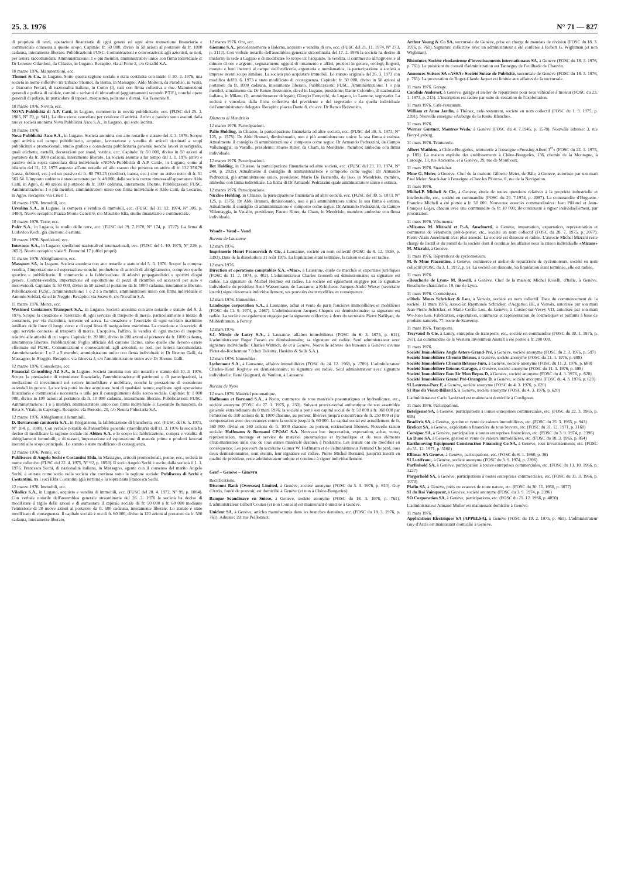25. 3. 1976 N° 71 — 827
di proprietà di terzi, operazioni finanziarie di ogni genere ed ogni altra transazione finanziaria e commerciale connessa a questo scopo. Capitale: fr. 50 000, diviso in 50 azioni al portatore da fr. 1000 cadauna, interamente liberato. Pubblicazioni: FUSC. Comunicazioni e convocazioni: agli azionisti, se noti, per lettera raccomandata. Amministrazione: 1 o più membri, amministratore unico con firma individuale è: Dr Lorenzo Gilardoni, da Chiasso, in Lugano. Recapito: via al Forte 2, c/o Gisafid S.A.
10 marzo 1976. Manutenzioni, ecc.
Thomet & Co., in Lugano. Sotto questa ragione sociale è stata costituita con inizio il 10. 3. 1976, una società in nome collettivo tra Urbano Thomet, da Berna, in Massagno; Aldo Molteni, da Paradiso, in Vezia, e Giacomo Ferrari, di nazionalità italiana, in Como (I), tutti con firma collettiva a due. Manutenzioni generali e pulizia di caldaie, camini e serbatoi di idrocarburi (aggiornamenti secondo P.T.F.), nonché opere generali di pulizia, in particolare di tappeti, moquettes, poltrone e divani. Via Tesserete 8.
10 marzo 1976. Novità, ecc.
NOVA-Pubblicità di A.P. Catti, in Lugano, commercio in novità pubblicitarie, ecc. (FUSC del 25. 3. 1965, N° 70, p. 941). La ditta viene cancellata per cessione di attività. Attivo e passivo sono assunti dalla nuova società anonima Nova Pubblicità Asco S.A., in Lugano, qui sotto iscritta.
10 marzo 1976.
Nova Pubblicità Asco S.A., in Lugano. Società anonima con atto notarile e statuto del 3. 3. 1976. Scopo: ogni attività nel campo pubblicitario, acquisto, lavorazione e vendita di articoli destinati a scopi pubblicitari e promozionali, studio grafico e consulenza pubblicitaria generale nonché lavori in serigrafia, quali etichette, cartelli, decorazioni per stand, vetrine, ecc. Capitale: fr. 50 000, diviso in 50 azioni al portatore da fr. 1000 cadauna, interamente liberato. La società assume a far tempo dal 1. 1. 1976 attivo e passivo della sopra cancellata ditta individuale «NOVA-Pubblicità di A.P. Catti», in Lugano, come al bilancio del 31. 12. 1975 annesso all'atto notarile ed allo statuto che presenta un attivo di fr. 132 356.79 (cassa, debitori, ecc.) ed un passivo di fr. 80 793.25 (creditori, banca, ecc.) cioè un attivo netto di fr. 51 563.54. L'importo suddetto è stato accettato per fr. 48 000, dalla società contro rimessa all'apportatore Aldo Catti, in Agno, di 48 azioni al portatore da fr. 1000 cadauna, interamente liberate. Pubblicazioni: FUSC. Amministrazione: 1 o più membri, amministratore unico con firma individuale è: Aldo Catti, da Locarno, in Agno. Recapito: via Ciseri 1.
10 marzo 1976. Immobili, ecc.
Ursulina S.A., in Lugano, la compera e vendita di immobili, ecc. (FUSC del 31. 12. 1974, N° 305, p. 3480). Nuovo recapito: Piazza Monte Ceneri 9, c/o Maurizio Elia, studio finanziario e commerciale.
10 marzo 1976. Terre, ecc.
Palèr S.A., in Lugano, lo studio delle terre, ecc. (FUSC del 29. 7.1970, N° 174, p. 1727). La firma di Ludovico Koch, già direttore, è estinta.
10 marzo 1976. Spedizioni, ecc.
Interasco S.A., in Lugano, spedizioni nazionali ed internazionali, ecc. (FUSC del 1. 10. 1975, N° 229, p. 2652). Nuovo recapito: viale S. Franscini 17 (uffici propri).
11 marzo 1976. Abbigliamento, ecc.
Massport SA, in Lugano. Società anonima con atto notarile e statuto del 5. 3. 1976. Scopo: la compra-vendita, l'importazione ed esportazione nonché produzione di articoli di abbigliamento, compreso quello sportivo e pubblicitario. Il commercio e la fabbricazione di adesivi propagandistici e sportivi d'ogni genere. Compra-vendita, importazione ed esportazione di pezzi di ricambio ed accessori per auto e motoveicoli. Capitale: fr. 50 000, diviso in 50 azioni al portatore da fr. 1000 cadauna, interamente liberate. Pubblicazioni: FUSC. Amministrazione: 1 o 2 a 5 membri, amministratore unico con firma individuale è: Antonio Soldati, da ed in Neggio. Recapito: via Soave 6, c/o Novafim S.A.
11 marzo 1976. Merce, ecc.
Westmed Containers Transport S.A., in Lugano. Società anonima con atto notarile e statuto del 9. 3. 1976. Scopo: la creazione e l'esercizio di ogni servizio di trasporto di merce, particolarmente a mezzo di containers, per via marittima, terrestre ed aerea. La creazione e l'esercizio di ogni servizio marittimo ausiliare delle linee di lungo corso e di ogni linea di navigazione marittima. La creazione e l'esercizio di ogni servizio connesso al trasporto di merce. L'acquisto, l'affitto, la vendita di ogni mezzo di trasporto relativo alle attività di cui sopra. Capitale: fr. 20 000, diviso in 200 azioni al portatore da fr. 1000 cadauna, interamente liberato. Pubblicazioni: Foglio ufficiale del cantone Ticino, salvo quelle che devono essere effettuate sul FUSC. Comunicazioni e convocazioni: agli azionisti, se noti, per lettera raccomandata. Amministrazione: 1 o 2 a 5 membri, amministratore unico con firma individuale è: Dr Brenno Galli, da Massagno, in Bioggio. Recapito: via Ginevra 4, c/o l'amministratore unico avv. Dr Brenno Galli.
12 marzo 1976. Consulenze, ecc.
Financial Consulting AZ S.A., in Lugano. Società anonima con atto notarile e statuto del 10. 3. 1976. Scopo: la prestazione di consulenze finanziarie, l'amministrazione di patrimoni e di partecipazioni, la mediazione di investimenti nel settore immobiliare e mobiliare, nonché la prestazione di consulenze aziendali in genere. La società potrà inoltre acquistare beni di qualsiasi natura; esplicare ogni operazione finanziaria e commerciale necessaria o utile per il conseguimento dello scopo sociale. Capitale: fr. 1 000 000, diviso in 100 azioni al portatore da fr. 10 000 cadauna, interamente liberato. Pubblicazioni: FUSC. Amministrazione: 1 a 5 membri, amministratore unico con firma individuale è: Leonardo Bernasconi, da Riva S. Vitale, in Capolago. Recapito: via Pretorio, 20, c/o Neutra Fiduciaria S.A.
12 marzo 1976. Abbigliamenti femminili.
D. Bernasconi camiceria S.A., in Breganzona, la fabbricazione di biancheria, ecc. (FUSC del 6. 5. 1971, N° 104, p. 1088). Con verbale notarile dell'assemblea generale straordinaria dell'11. 3. 1976 la società ha deciso di modificare la ragione sociale in: Abitex S.A. e lo scopo in: fabbricazione, compra e vendita di abbigliamenti femminili; e di tessuti, importazione ed esportazione di materie prime e prodotti lavorati inerenti allo scopo principale. Lo statuto è stato modificato di conseguenza.
12 marzo 1976. Penne, ecc.
Publisecos di Angelo Sechi e Costantini Elda, in Massagno, articoli promozionali, penne, ecc., società in nome collettivo (FUSC del 22. 4. 1975, N° 92, p. 1058). Il socio Angelo Sechi è uscito dalla società il 1. 3. 1976. Francesca Sechi, di nazionalità italiana, in Massagno, agente con il consenso del marito Angelo Sechi, è entrata come socio nella società che continua sotto la ragione sociale: Publisecos di Sechi e Costantini, tra i soci Elda Costantini (già iscritta) e la sopracitata Francesca Sechi.
12 marzo 1976. Immobili, ecc.
Viledice S.A., in Lugano, acquisto e vendita di immobili, ecc. (FUSC del 28. 4. 1972, N° 99, p. 1084). Con verbale notarile dell'assemblea generale straordinaria del 26. 2. 1976 la società ha deciso di modificare il taglio delle azioni e di aumentare il capitale sociale da fr. 50 000 a fr. 60 000 mediante l'emissione di 20 nuove azioni al portatore da fr. 500 cadauna, interamente liberate. Lo statuto è stato modificato di conseguenza. Il capitale sociale è ora di fr. 60 000, diviso in 120 azioni al portatore da fr. 500 cadauna, interamente liberato.
12 marzo 1976. Oro, ecc.
Giemme S.A., precedentemente a Balerna, acquisto e vendita di oro, ecc. (FUSC del 21. 11. 1974, N° 273, p. 3113). Con verbale notarile dell'assemblea generale straordinaria del 17. 2. 1976 la società ha deciso di trasferire la sede a Lugano e di modificare lo scopo in: l'acquisto, la vendita, il commercio all'ingrosso e al minuto di oro e argento, segnatamente oggetti di ornamento e affini, preziosi in genere, orologi, lingotti, monete e beni inerenti al campo dell'oreficeria, argentaria e numismatica, la partecipazione a società o imprese aventi scopo similare. La società può acquistare immobili. Lo statuto originale del 26. 3. 1973 con modifica dell'8. 6. 1973 è stato modificato di conseguenza. Capitale: fr. 50 000, diviso in 50 azioni al portatore da fr. 1000 cadauna, interamente liberato. Pubblicazioni: FUSC. Amministrazione: 1 o più membri, attualmente da: Dr Renzo Rezzonico, da ed in Lugano, presidente; Dante Colombo, di nazionalità italiana, in Milano (I), amministratore delegato; Giorgio Ferrecchi, da Lugano, in Lamone, segretario. La società è vincolata dalla firma collettiva del presidente e del segretario e da quella individuale dell'amministratore delegato. Recapito: piazza Dante 8, c/o avv. Dr Renzo Rezzonico.
Distretto di Mendrisio
12 marzo 1976. Partecipazioni.
Palio Holding, in Chiasso, la partecipazione finanziaria ad altre società, ecc. (FUSC del 30. 5. 1973, N° 125, p. 1575). Dr Aldo Brunati, dimissionario, non è più amministratore unico: la sua firma è estinta. Attualmente il consiglio di amministrazione è composto come segue: Dr Armando Pedrazzini, da Campo Vallemaggia, in Vacallo, presidente; Fausto Ritter, da Cham, in Mendrisio, membro; ambedue con firma individuale.
12 marzo 1976. Partecipazioni.
Ilet Holding, in Chiasso, la partecipazione finanziaria ad altre società, ecc. (FUSC del 23. 10. 1974, N° 248, p. 2825). Attualmente il consiglio di amministrazione è composto come segue: Dr Armando Pedrazzini, già amministratore unico, presidente; Mario De Bernardis, da Iseo, in Mendrisio, membro, ambedue con firma individuale. La firma di Dr Armando Pedrazzini quale amministratore unico è estinta.
12 marzo 1976. Partecipazione.
Nicchio Holding, in Chiasso, la partecipazione finanziaria ad altre società, ecc. (FUSC del 30. 5. 1973, N° 125, p. 1575). Dr Aldo Brunati, dimissionario, non è più amministratore unico: la sua firma è estinta. Attualmente il consiglio di amministrazione è composto come segue: Dr Armando Pedrazzini, da Campo Villemaggia, in Vacallo, presidente; Fausto Ritter, da Cham, in Mendrisio, membro: ambedue con firma individuale.
Waadt – Vaud – Vaud
Bureau de Lausanne
12 mars 1976.
Imprimerie Henri Francovich & Cie, à Lausanne, société en nom collectif (FOSC du 9. 12. 1959, p. 3393). Date de la dissolution: 31 août 1975. La liquidation étant terminée, la raison sociale est radiée.
12 mars 1976.
Direction et opérations comptables S.A. «Mac», à Lausanne, étude de marchés et expertises juridiques (FOSC du 11. 2. 1974, p. 402). L'administrateur Charles Gonseth est démissionnaire; sa signature est radiée. La signature de Michel Heimoz est radiée. La société est également engagée par la signature individuelle du président René Wassermann, de Lausanne, à Echichens. Jacques-André Wieser (secrétaire inscrit) signe désormais individuellement, ses pouvoirs étant modifiés en conséquence.
12 mars 1976. Immeubles.
Landscape corporation S.A., à Lausanne, achat et vente de parts foncières immobilières et mobilières (FOSC du 11. 9. 1974, p. 2467). L'administrateur Jacques Chapuis est démissionnaire; sa signature est radiée. La société est également engagée par la signature collective à deux du secrétaire Pierre Nafilyan, de Mühlethurnen, à Perroy.
12 mars 1976.
S.I. Miroir de Lutry S.A., à Lausanne, affaires immobilières (FOSC du 6. 3. 1975, p. 611). L'administrateur Roger Favaro est démissionnaire; sa signature est radiée. Seul administrateur avec signature individuelle: Charles Wintsch, de et à Genève. Nouvelle adresse des bureaux à Genève: avenue Pictet-de-Rochemont 7 (chez Deloitte, Haskins & Sells S.A.).
12 mars 1976. Immeubles.
Lythemont S.A., à Lausanne, affaires immobilières (FOSC du 24. 12. 1968, p. 2789). L'administrateur Charles-Henri Rogivue est démissionnaire; sa signature est radiée. Seul administrateur avec signature individuelle: René Guignard, de Vaulion, à Lausanne.
Bureau de Nyon
12 mars 1976. Matériel pneumatique.
Hoffmann et Bornand S.A., à Nyon, commerce de tous matériels pneumatiques et hydrauliques, etc., société anonyme (FOSC du 27. 1. 1975, p. 230). Suivant procès-verbal authentique de son assemblée générale extraordinaire du 8 mars 1976, la société a porté son capital social de fr. 50 000 à fr. 360 000 par l'émission de 310 actions de fr. 1000 chacune, au porteur, libérées jusqu'à concurrence de fr. 250 000 et par compensation avec des créances contre la société jusqu'à fr. 60 000. Le capital social est actuellement de fr. 360 000, divisé en 360 actions de fr. 1000 chacune, au porteur, entièrement libérées. Nouvelle raison sociale: Hoffmann & Bornand CPOAC S.A. Nouveau but: importation, exportation, achat, vente, représentation, montage et service de matériel pneumatique et hydraulique et de tous éléments d'automatisation ainsi que de tous autres matériels destinés à l'industrie. Les statuts ont été modifiés en conséquence. Les pouvoirs du secrétaire Gunter W. Hoffmann et de l'administrateur Fernand Chopard, tous deux démissionnaires, sont éteints, leur signature est radiée. Pierre Michel Bornand, jusqu'ici inscrit en qualité de président, reste administrateur unique et continue à signer individuellement.
Genf – Genève – Ginevra
Rectifications.
Discount Bank (Overseas) Limited, à Genève, société anonyme (FOSC du 3. 3. 1976, p. 610). Guy d'Arcis, fondé de pouvoir, est domicilié à Genève (et non à Chêne-Bougeries).
Banque Scandinave en Suisse, à Genève, société anonyme (FOSC du 18. 3. 1976, p. 761). L'administrateur Gilbert Coutau (et non Couteau) est maintenant domicilié à Genève.
Unident SA, à Genève, articles manufacturés dans les branches dentaires, etc. (FOSC du 18. 3. 1976, p. 761). Adresse: 39, rue Peillonnex.
Arthur Young & Co SA, succursale de Genève, prise en charge de mandats de révision (FOSC du 18. 3. 1976, p. 761). Signature collective avec un administrateur a été conférée à Robert G. Wightman (et non Wighman).
Rhôninter, Société rhodanienne d'investissements internationaux SA, à Genève (FOSC du 18. 3. 1976, p. 761). Le président du conseil d'administration est Tanneguy de Feuilhade de Chauvin.
Annonces Suisses SA «ASSA» Société Suisse de Publicité, succursale de Genève (FOSC du 18. 3. 1976, p. 761). La procuration de Roger-Claude Jaquet est limitée aux affaires de la succursale.
11 mars 1976. Garage.
Candide Auderset, à Genève, garage et atelier de réparations pour tous véhicules à moteur (FOSC du 23. 1. 1973, p. 213). L'inscription est radiée par suite de cessation de l'exploitation.
11 mars 1976. Café-restaurant.
William et Anna Jardin, à Thônex, café-restaurant, société en nom collectif (FOSC du 1. 9. 1975, p. 2391). Nouvelle enseigne «Auberge de la Route Blanche».
11 mars 1976.
Werner Gurtner, Montres Wedo, à Genève (FOSC du 4. 7.1945, p. 1578). Nouvelle adresse: 3, rue Bovy-Lysberg.
11 mars 1976. Teinturerie.
Albert Mathieu, à Chêne-Bougeries, teinturerie à l'enseigne «Pressing Albert 1<sup>er</sup>» (FOSC du 22. 1. 1975, p. 185). La maison exploite des établissements à Chêne-Bougeries, 136, chemin de la Montagne, à Carouge, 13, rue Ancienne, et à Genève, 29, rue de Monthoux.
11 mars 1976. Snack-bar.
Mme G. Meier, à Genève. Chef de la maison: Gilberte Meier, de Bâle, à Genève, autorisée par son mari Paul Meier. Snack-bar à l'enseigne «Chez les Ploucs». 8, rue de la Navigation.
11 mars 1976.
Michel-P. Micheli & Cie, à Genève, étude de toutes questions relatives à la propriété industrielle et intellectuelle, etc., société en commandite (FOSC du 29. 7.1974, p. 2087). La commandite d'Huguette-Francine Micheli a été portée à fr. 50 000. Nouveaux associés commanditaires: Jean Pillonel et Jean-François Léger, chacun avec une commandite de fr. 10 000; ils continuent à signer individuellement, par procuration.
11 mars 1976. Vêtements.
«Mizans» M. Mizrahi et P.-A. Anselmetti, à Genève, importation, exportation, représentation et commerce de vêtements prêt-à-porter, etc., société en nom collectif (FOSC du 28. 7. 1975, p. 2077). Pierre-Alain Anselmetti n'est plus associé. La société est dissoute et radiée. L'associé Michel Mizrahi reste chargé de l'actif et du passif de la société dont il continue les affaires sous la raison individuelle «Mizans» M. Mizrahi, à Genève.
11 mars 1976. Réparations de cyclomoteurs.
M. & Mme Piacentino, à Genève, commerce et atelier de réparations de cyclomoteurs, société en nom collectif (FOSC du 3. 1. 1972, p. 5). La société est dissoute. Sa liquidation étant terminée, elle est radiée.
11 mars 1976.
«Boucherie de Lyon» M. Roselli, à Genève. Chef de la maison: Michel Roselli, d'Italie, à Genève. Boucherie-charcuterie. 19, rue de Lyon.
11 mars 1976. Cosmétiques.
«Obel» Mmes Schricker & Lou, à Versoix, société en nom collectif. Date du commencement de la société: 11 mars 1976. Associés: Raymonde Schricker, d'Aegerten BE, à Versoix, autorisée par son mari Jean-Pierre Schricker, et Marie Cécile Lou, de Genève, à Corsier-sur-Vevey VD, autorisée par son mari Wo-Joao Lou. Fabrication, exportation, commerce et représentation de cosmétiques et parfums à base de produits naturels. 77, route de Sauverny.
11 mars 1976. Transports.
Treyvaud & Cie, à Lancy, entreprise de transports, etc., société en commandite (FOSC du 30. 1. 1975, p. 267). La commandite de la Western Investment Anstalt a été portée à fr. 200 000.
11 mars 1976.
Société Immobilière Angle Asters-Grand-Pré, à Genève, société anonyme (FOSC du 2. 3. 1976, p. 597)
Société Immobilière Chemin Bétems, à Genève, société anonyme (FOSC du 11. 3. 1976, p. 688)
Société Immobilière Chemin Bétems-Jura, à Genève, société anonyme (FOSC du 11. 3. 1976, p. 688)
Société Immobilière Bétems-Garages, à Genève, société anonyme (FOSC du 11. 3. 1976, p. 688)
Société Immobilière Bon Air Mon Repos D, à Genève, société anonyme (FOSC du 4. 3. 1976, p. 620)
Société Immobilière Grand Pré-Orangerie D, à Genève, société anonyme (FOSC du 4. 3. 1976, p. 620)
SI Laurena-Parc F, à Genève, société anonyme (FOSC du 4. 3. 1976, p. 620)
SI Rue du Vieux-Billard 5, à Genève, société anonyme (FOSC du 4. 3. 1976, p. 620)
L'administrateur Carlo Lavizzari est maintenant domicilié à Confignon.
11 mars 1976. Participations.
Betelgeuse SA, à Genève, participations à toutes entreprises commerciales, etc. (FOSC du 22. 3. 1965, p. 895)
Bradéris SA, à Genève, gestion et vente de valeurs immobilières, etc. (FOSC du 25. 3. 1965, p. 943)
Brelicet SA, à Genève, exploitation financière de tous brevets, etc. (FOSC du 31. 12. 1971, p. 3160)
Corsipac SA, à Genève, participation à toutes entreprises financières, etc. (FOSC du 3. 9. 1974, p. 2396)
La Dune SA, à Genève, gestion et vente de valeurs immobilières, etc. (FOSC du 18. 3. 1965, p. 854)
Earthmoving Equipment Construction Financing Co SA, à Genève, tous investissements, etc. (FOSC du 31. 12. 1971, p. 3160)
Ellimac SA Genève, à Genève, participations, etc. (FOSC du 6. 1. 1960, p. 36)
SI Lutèfranc, à Genève, société anonyme (FOSC du 3. 9. 1974, p. 2396)
Parfinhold SA, à Genève, participation à toutes entreprises commerciales, etc. (FOSC du 13. 10. 1966, p. 3227)
Pargerhold SA, à Genève, participations à toutes entreprises commerciales, etc. (FOSC du 31. 3. 1966, p. 1070)
Plafin SA, à Genève, prêts ou avances de toute nature, etc. (FOSC du 30. 11. 1950, p. 3077)
SI du Roi Vainqueur, à Genève, société anonyme (FOSC du 3. 9. 1974, p. 2396)
SO Corporation SA, à Genève, participations, etc. (FOSC du 21. 12. 1966, p. 4050)
L'administrateur Armand Muller est maintenant domicilié à Genève.
11 mars 1976.
Applications Electriques SA (APPELSA), à Genève (FOSC du 19. 2. 1975, p. 461). L'administrateur Guy d'Arcis est maintenant domicilié à Genève.